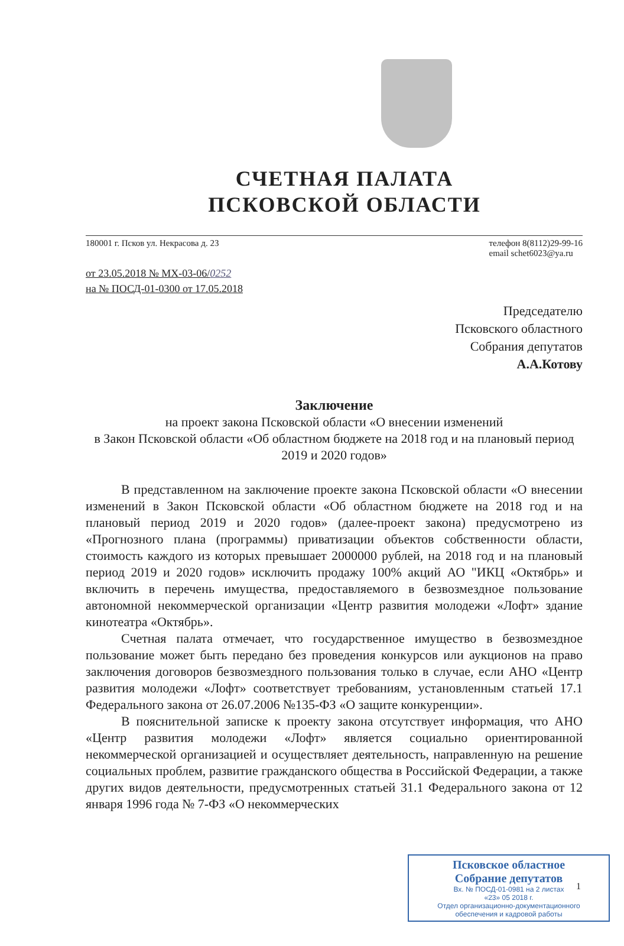СЧЕТНАЯ ПАЛАТА
ПСКОВСКОЙ ОБЛАСТИ
180001 г. Псков ул. Некрасова д. 23
телефон 8(8112)29-99-16
email schet6023@ya.ru
от 23.05.2018 № МХ-03-06/0252
на № ПОСД-01-0300 от 17.05.2018
Председателю
Псковского областного
Собрания депутатов
А.А.Котову
Заключение
на проект закона Псковской области «О внесении изменений
в Закон Псковской области «Об областном бюджете на 2018 год и на плановый период 2019 и 2020 годов»
В представленном на заключение проекте закона Псковской области «О внесении изменений в Закон Псковской области «Об областном бюджете на 2018 год и на плановый период 2019 и 2020 годов» (далее-проект закона) предусмотрено из «Прогнозного плана (программы) приватизации объектов собственности области, стоимость каждого из которых превышает 2000000 рублей, на 2018 год и на плановый период 2019 и 2020 годов» исключить продажу 100% акций АО "ИКЦ «Октябрь» и включить в перечень имущества, предоставляемого в безвозмездное пользование автономной некоммерческой организации «Центр развития молодежи «Лофт» здание кинотеатра «Октябрь».
Счетная палата отмечает, что государственное имущество в безвозмездное пользование может быть передано без проведения конкурсов или аукционов на право заключения договоров безвозмездного пользования только в случае, если АНО «Центр развития молодежи «Лофт» соответствует требованиям, установленным статьей 17.1 Федерального закона от 26.07.2006 №135-ФЗ «О защите конкуренции».
В пояснительной записке к проекту закона отсутствует информация, что АНО «Центр развития молодежи «Лофт» является социально ориентированной некоммерческой организацией и осуществляет деятельность, направленную на решение социальных проблем, развитие гражданского общества в Российской Федерации, а также других видов деятельности, предусмотренных статьей 31.1 Федерального закона от 12 января 1996 года № 7-ФЗ «О некоммерческих
1
Псковское областное
Собрание депутатов
Вх. № ПОСД-01-0981 на 2 листах
«23» 05 2018 г.
Отдел организационно-документационного
обеспечения и кадровой работы